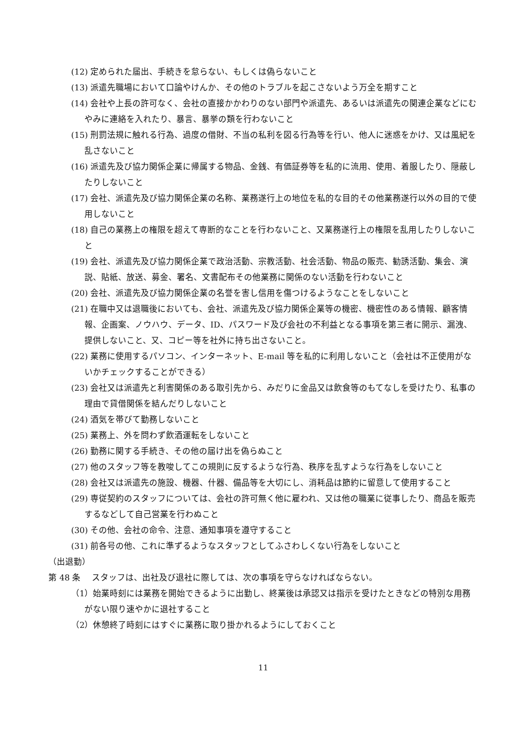(12) 定められた届出、手続きを怠らない、もしくは偽らないこと
(13) 派遣先職場において口論やけんか、その他のトラブルを起こさないよう万全を期すこと
(14) 会社や上長の許可なく、会社の直接かかわりのない部門や派遣先、あるいは派遣先の関連企業などにむやみに連絡を入れたり、暴言、暴挙の類を行わないこと
(15) 刑罰法規に触れる行為、過度の借財、不当の私利を図る行為等を行い、他人に迷惑をかけ、又は風紀を乱さないこと
(16) 派遣先及び協力関係企業に帰属する物品、金銭、有価証券等を私的に流用、使用、着服したり、隠蔽したりしないこと
(17) 会社、派遣先及び協力関係企業の名称、業務遂行上の地位を私的な目的その他業務遂行以外の目的で使用しないこと
(18) 自己の業務上の権限を超えて専断的なことを行わないこと、又業務遂行上の権限を乱用したりしないこと
(19) 会社、派遣先及び協力関係企業で政治活動、宗教活動、社会活動、物品の販売、勧誘活動、集会、演説、貼紙、放送、募金、署名、文書配布その他業務に関係のない活動を行わないこと
(20) 会社、派遣先及び協力関係企業の名誉を害し信用を傷つけるようなことをしないこと
(21) 在職中又は退職後においても、会社、派遣先及び協力関係企業等の機密、機密性のある情報、顧客情報、企画案、ノウハウ、データ、ID、パスワード及び会社の不利益となる事項を第三者に開示、漏洩、提供しないこと、又、コピー等を社外に持ち出さないこと。
(22) 業務に使用するパソコン、インターネット、E-mail 等を私的に利用しないこと（会社は不正使用がないかチェックすることができる）
(23) 会社又は派遣先と利害関係のある取引先から、みだりに金品又は飲食等のもてなしを受けたり、私事の理由で貸借関係を結んだりしないこと
(24) 酒気を帯びて勤務しないこと
(25) 業務上、外を問わず飲酒運転をしないこと
(26) 勤務に関する手続き、その他の届け出を偽らぬこと
(27) 他のスタッフ等を教唆してこの規則に反するような行為、秩序を乱すような行為をしないこと
(28) 会社又は派遣先の施設、機器、什器、備品等を大切にし、消耗品は節約に留意して使用すること
(29) 専従契約のスタッフについては、会社の許可無く他に雇われ、又は他の職業に従事したり、商品を販売するなどして自己営業を行わぬこと
(30) その他、会社の命令、注意、通知事項を遵守すること
(31) 前各号の他、これに準ずるようなスタッフとしてふさわしくない行為をしないこと
（出退勤）
第 48 条　 スタッフは、出社及び退社に際しては、次の事項を守らなければならない。
（1）始業時刻には業務を開始できるように出勤し、終業後は承認又は指示を受けたときなどの特別な用務がない限り速やかに退社すること
（2）休憩終了時刻にはすぐに業務に取り掛かれるようにしておくこと
11